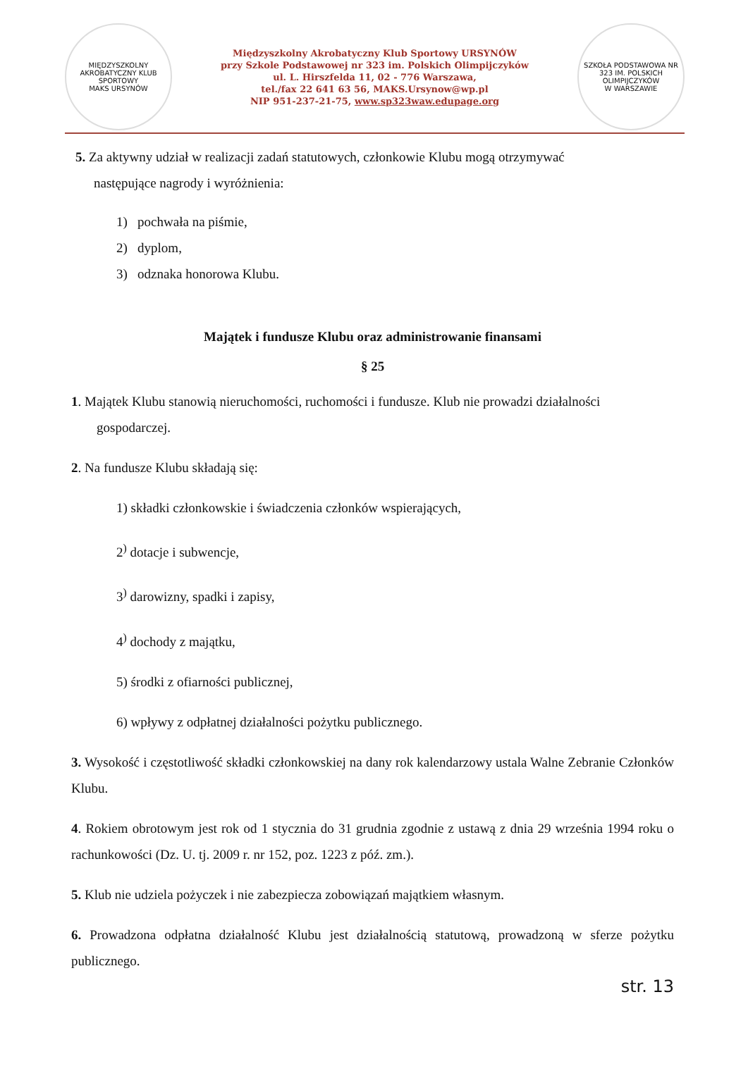MIĘDZYSZKOLNY AKROBATYCZNY KLUB SPORTOWY
MAKS URSYNÓW
Międzyszkolny Akrobatyczny Klub Sportowy URSYNÓW
przy Szkole Podstawowej nr 323 im. Polskich Olimpijczyków
ul. L. Hirszfelda 11, 02 - 776 Warszawa,
tel./fax 22 641 63 56, MAKS.Ursynow@wp.pl
NIP 951-237-21-75, www.sp323waw.edupage.org
SZKOŁA PODSTAWOWA NR 323 IM. POLSKICH OLIMPIJCZYKÓW
W WARSZAWIE
5. Za aktywny udział w realizacji zadań statutowych, członkowie Klubu mogą otrzymywać
następujące nagrody i wyróżnienia:
1) pochwała na piśmie,
2) dyplom,
3) odznaka honorowa Klubu.
Majątek i fundusze Klubu oraz administrowanie finansami
§ 25
1. Majątek Klubu stanowią nieruchomości, ruchomości i fundusze. Klub nie prowadzi działalności
gospodarczej.
2. Na fundusze Klubu składają się:
1) składki członkowskie i świadczenia członków wspierających,
2<sup>)</sup> dotacje i subwencje,
3<sup>)</sup> darowizny, spadki i zapisy,
4<sup>)</sup> dochody z majątku,
5) środki z ofiarności publicznej,
6) wpływy z odpłatnej działalności pożytku publicznego.
3. Wysokość i częstotliwość składki członkowskiej na dany rok kalendarzowy ustala Walne Zebranie Członków Klubu.
4. Rokiem obrotowym jest rok od 1 stycznia do 31 grudnia zgodnie z ustawą z dnia 29 września 1994 roku o rachunkowości (Dz. U. tj. 2009 r. nr 152, poz. 1223 z póź. zm.).
5. Klub nie udziela pożyczek i nie zabezpiecza zobowiązań majątkiem własnym.
6. Prowadzona odpłatna działalność Klubu jest działalnością statutową, prowadzoną w sferze pożytku publicznego.
str. 13